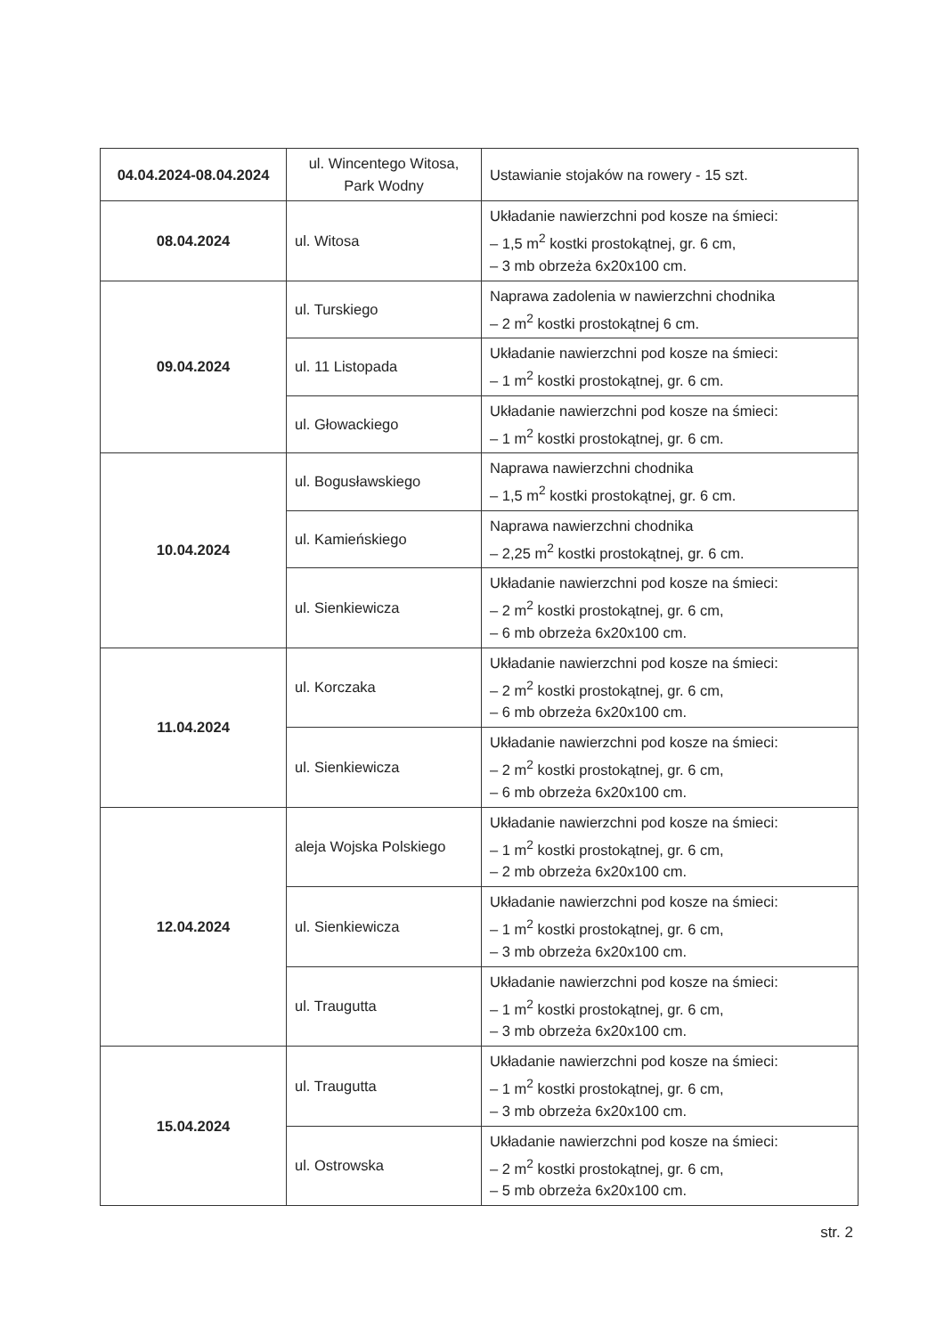| 04.04.2024-08.04.2024 | ul. Wincentego Witosa, Park Wodny | Ustawianie stojaków na rowery - 15 szt. |
| 08.04.2024 | ul. Witosa | Układanie nawierzchni pod kosze na śmieci: – 1,5 m<sup>2</sup> kostki prostokątnej, gr. 6 cm, – 3 mb obrzeża 6x20x100 cm. |
| 09.04.2024 | ul. Turskiego | Naprawa zadolenia w nawierzchni chodnika – 2 m<sup>2</sup> kostki prostokątnej 6 cm. |
| | ul. 11 Listopada | Układanie nawierzchni pod kosze na śmieci: – 1 m<sup>2</sup> kostki prostokątnej, gr. 6 cm. |
| | ul. Głowackiego | Układanie nawierzchni pod kosze na śmieci: – 1 m<sup>2</sup> kostki prostokątnej, gr. 6 cm. |
| 10.04.2024 | ul. Bogusławskiego | Naprawa nawierzchni chodnika – 1,5 m<sup>2</sup> kostki prostokątnej, gr. 6 cm. |
| | ul. Kamieńskiego | Naprawa nawierzchni chodnika – 2,25 m<sup>2</sup> kostki prostokątnej, gr. 6 cm. |
| | ul. Sienkiewicza | Układanie nawierzchni pod kosze na śmieci: – 2 m<sup>2</sup> kostki prostokątnej, gr. 6 cm, – 6 mb obrzeża 6x20x100 cm. |
| 11.04.2024 | ul. Korczaka | Układanie nawierzchni pod kosze na śmieci: – 2 m<sup>2</sup> kostki prostokątnej, gr. 6 cm, – 6 mb obrzeża 6x20x100 cm. |
| | ul. Sienkiewicza | Układanie nawierzchni pod kosze na śmieci: – 2 m<sup>2</sup> kostki prostokątnej, gr. 6 cm, – 6 mb obrzeża 6x20x100 cm. |
| 12.04.2024 | aleja Wojska Polskiego | Układanie nawierzchni pod kosze na śmieci: – 1 m<sup>2</sup> kostki prostokątnej, gr. 6 cm, – 2 mb obrzeża 6x20x100 cm. |
| | ul. Sienkiewicza | Układanie nawierzchni pod kosze na śmieci: – 1 m<sup>2</sup> kostki prostokątnej, gr. 6 cm, – 3 mb obrzeża 6x20x100 cm. |
| | ul. Traugutta | Układanie nawierzchni pod kosze na śmieci: – 1 m<sup>2</sup> kostki prostokątnej, gr. 6 cm, – 3 mb obrzeża 6x20x100 cm. |
| 15.04.2024 | ul. Traugutta | Układanie nawierzchni pod kosze na śmieci: – 1 m<sup>2</sup> kostki prostokątnej, gr. 6 cm, – 3 mb obrzeża 6x20x100 cm. |
| | ul. Ostrowska | Układanie nawierzchni pod kosze na śmieci: – 2 m<sup>2</sup> kostki prostokątnej, gr. 6 cm, – 5 mb obrzeża 6x20x100 cm. |
str. 2